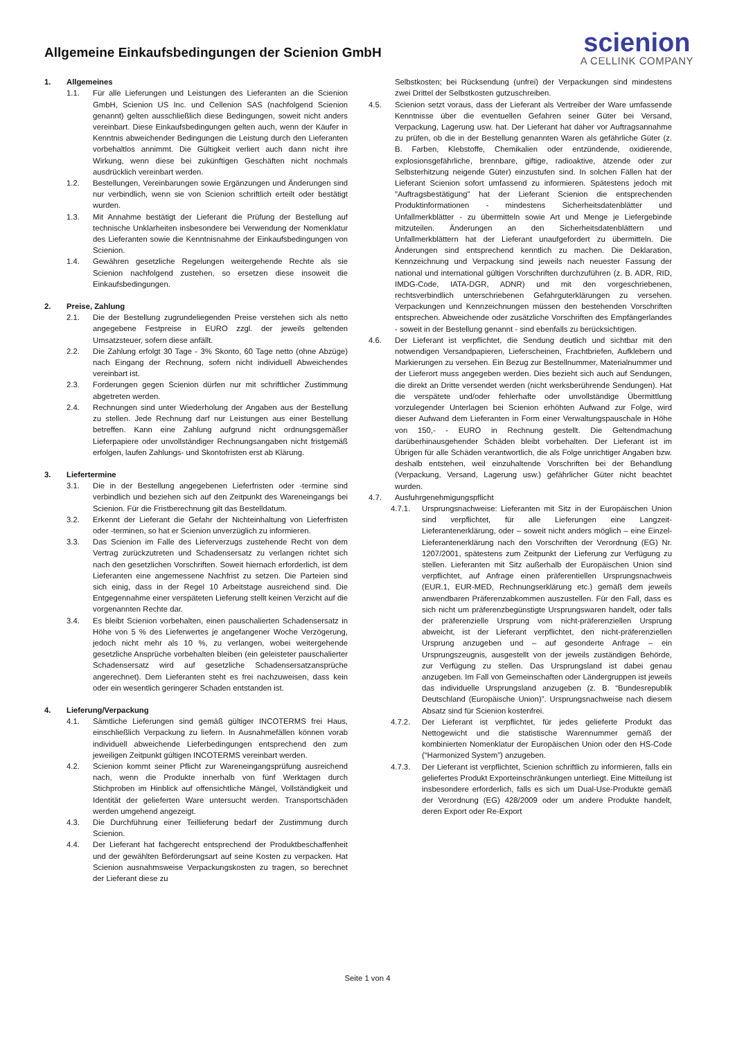Allgemeine Einkaufsbedingungen der Scienion GmbH
scienion
A CELLINK COMPANY
1. Allgemeines
1.1. Für alle Lieferungen und Leistungen des Lieferanten an die Scienion GmbH, Scienion US Inc. und Cellenion SAS (nachfolgend Scienion genannt) gelten ausschließlich diese Bedingungen, soweit nicht anders vereinbart. Diese Einkaufsbedingungen gelten auch, wenn der Käufer in Kenntnis abweichender Bedingungen die Leistung durch den Lieferanten vorbehaltlos annimmt. Die Gültigkeit verliert auch dann nicht ihre Wirkung, wenn diese bei zukünftigen Geschäften nicht nochmals ausdrücklich vereinbart werden.
1.2. Bestellungen, Vereinbarungen sowie Ergänzungen und Änderungen sind nur verbindlich, wenn sie von Scienion schriftlich erteilt oder bestätigt wurden.
1.3. Mit Annahme bestätigt der Lieferant die Prüfung der Bestellung auf technische Unklarheiten insbesondere bei Verwendung der Nomenklatur des Lieferanten sowie die Kenntnisnahme der Einkaufsbedingungen von Scienion.
1.4. Gewähren gesetzliche Regelungen weitergehende Rechte als sie Scienion nachfolgend zustehen, so ersetzen diese insoweit die Einkaufsbedingungen.
2. Preise, Zahlung
2.1. Die der Bestellung zugrundeliegenden Preise verstehen sich als netto angegebene Festpreise in EURO zzgl. der jeweils geltenden Umsatzsteuer, sofern diese anfällt.
2.2. Die Zahlung erfolgt 30 Tage - 3% Skonto, 60 Tage netto (ohne Abzüge) nach Eingang der Rechnung, sofern nicht individuell Abweichendes vereinbart ist.
2.3. Forderungen gegen Scienion dürfen nur mit schriftlicher Zustimmung abgetreten werden.
2.4. Rechnungen sind unter Wiederholung der Angaben aus der Bestellung zu stellen. Jede Rechnung darf nur Leistungen aus einer Bestellung betreffen. Kann eine Zahlung aufgrund nicht ordnungsgemäßer Lieferpapiere oder unvollständiger Rechnungsangaben nicht fristgemäß erfolgen, laufen Zahlungs- und Skontofristen erst ab Klärung.
3. Liefertermine
3.1. Die in der Bestellung angegebenen Lieferfristen oder -termine sind verbindlich und beziehen sich auf den Zeitpunkt des Wareneingangs bei Scienion. Für die Fristberechnung gilt das Bestelldatum.
3.2. Erkennt der Lieferant die Gefahr der Nichteinhaltung von Lieferfristen oder -terminen, so hat er Scienion unverzüglich zu informieren.
3.3. Das Scienion im Falle des Lieferverzugs zustehende Recht von dem Vertrag zurückzutreten und Schadensersatz zu verlangen richtet sich nach den gesetzlichen Vorschriften. Soweit hiernach erforderlich, ist dem Lieferanten eine angemessene Nachfrist zu setzen. Die Parteien sind sich einig, dass in der Regel 10 Arbeitstage ausreichend sind. Die Entgegennahme einer verspäteten Lieferung stellt keinen Verzicht auf die vorgenannten Rechte dar.
3.4. Es bleibt Scienion vorbehalten, einen pauschalierten Schadensersatz in Höhe von 5 % des Lieferwertes je angefangener Woche Verzögerung, jedoch nicht mehr als 10 %, zu verlangen, wobei weitergehende gesetzliche Ansprüche vorbehalten bleiben (ein geleisteter pauschalierter Schadensersatz wird auf gesetzliche Schadensersatzansprüche angerechnet). Dem Lieferanten steht es frei nachzuweisen, dass kein oder ein wesentlich geringerer Schaden entstanden ist.
4. Lieferung/Verpackung
4.1. Sämtliche Lieferungen sind gemäß gültiger INCOTERMS frei Haus, einschließlich Verpackung zu liefern. In Ausnahmefällen können vorab individuell abweichende Lieferbedingungen entsprechend den zum jeweiligen Zeitpunkt gültigen INCOTERMS vereinbart werden.
4.2. Scienion kommt seiner Pflicht zur Wareneingangsprüfung ausreichend nach, wenn die Produkte innerhalb von fünf Werktagen durch Stichproben im Hinblick auf offensichtliche Mängel, Vollständigkeit und Identität der gelieferten Ware untersucht werden. Transportschäden werden umgehend angezeigt.
4.3. Die Durchführung einer Teillieferung bedarf der Zustimmung durch Scienion.
4.4. Der Lieferant hat fachgerecht entsprechend der Produktbeschaffenheit und der gewählten Beförderungsart auf seine Kosten zu verpacken. Hat Scienion ausnahmsweise Verpackungskosten zu tragen, so berechnet der Lieferant diese zu
Selbstkosten; bei Rücksendung (unfrei) der Verpackungen sind mindestens zwei Drittel der Selbstkosten gutzuschreiben.
4.5. Scienion setzt voraus, dass der Lieferant als Vertreiber der Ware umfassende Kenntnisse über die eventuellen Gefahren seiner Güter bei Versand, Verpackung, Lagerung usw. hat. Der Lieferant hat daher vor Auftragsannahme zu prüfen, ob die in der Bestellung genannten Waren als gefährliche Güter (z. B. Farben, Klebstoffe, Chemikalien oder entzündende, oxidierende, explosionsgefährliche, brennbare, giftige, radioaktive, ätzende oder zur Selbsterhitzung neigende Güter) einzustufen sind. In solchen Fällen hat der Lieferant Scienion sofort umfassend zu informieren. Spätestens jedoch mit "Auftragsbestätigung" hat der Lieferant Scienion die entsprechenden Produktinformationen - mindestens Sicherheitsdatenblätter und Unfallmerkblätter - zu übermitteln sowie Art und Menge je Liefergebinde mitzuteilen. Änderungen an den Sicherheitsdatenblättern und Unfallmerkblättern hat der Lieferant unaufgefordert zu übermitteln. Die Änderungen sind entsprechend kenntlich zu machen. Die Deklaration, Kennzeichnung und Verpackung sind jeweils nach neuester Fassung der national und international gültigen Vorschriften durchzuführen (z. B. ADR, RID, IMDG-Code, IATA-DGR, ADNR) und mit den vorgeschriebenen, rechtsverbindlich unterschriebenen Gefahrguterklärungen zu versehen. Verpackungen und Kennzeichnungen müssen den bestehenden Vorschriften entsprechen. Abweichende oder zusätzliche Vorschriften des Empfängerlandes - soweit in der Bestellung genannt - sind ebenfalls zu berücksichtigen.
4.6. Der Lieferant ist verpflichtet, die Sendung deutlich und sichtbar mit den notwendigen Versandpapieren, Lieferscheinen, Frachtbriefen, Aufklebern und Markierungen zu versehen. Ein Bezug zur Bestellnummer, Materialnummer und der Lieferort muss angegeben werden. Dies bezieht sich auch auf Sendungen, die direkt an Dritte versendet werden (nicht werksberührende Sendungen). Hat die verspätete und/oder fehlerhafte oder unvollständige Übermittlung vorzulegender Unterlagen bei Scienion erhöhten Aufwand zur Folge, wird dieser Aufwand dem Lieferanten in Form einer Verwaltungspauschale in Höhe von 150,- - EURO in Rechnung gestellt. Die Geltendmachung darüberhinausgehender Schäden bleibt vorbehalten. Der Lieferant ist im Übrigen für alle Schäden verantwortlich, die als Folge unrichtiger Angaben bzw. deshalb entstehen, weil einzuhaltende Vorschriften bei der Behandlung (Verpackung, Versand, Lagerung usw.) gefährlicher Güter nicht beachtet wurden.
4.7. Ausfuhrgenehmigungspflicht
4.7.1. Ursprungsnachweise: Lieferanten mit Sitz in der Europäischen Union sind verpflichtet, für alle Lieferungen eine Langzeit-Lieferantenerklärung, oder – soweit nicht anders möglich – eine Einzel-Lieferantenerklärung nach den Vorschriften der Verordnung (EG) Nr. 1207/2001, spätestens zum Zeitpunkt der Lieferung zur Verfügung zu stellen. Lieferanten mit Sitz außerhalb der Europäischen Union sind verpflichtet, auf Anfrage einen präferentiellen Ursprungsnachweis (EUR.1, EUR-MED, Rechnungserklärung etc.) gemäß dem jeweils anwendbaren Präferenzabkommen auszustellen. Für den Fall, dass es sich nicht um präferenzbegünstigte Ursprungswaren handelt, oder falls der präferenzielle Ursprung vom nicht-präferenziellen Ursprung abweicht, ist der Lieferant verpflichtet, den nicht-präferenziellen Ursprung anzugeben und – auf gesonderte Anfrage – ein Ursprungszeugnis, ausgestellt von der jeweils zuständigen Behörde, zur Verfügung zu stellen. Das Ursprungsland ist dabei genau anzugeben. Im Fall von Gemeinschaften oder Ländergruppen ist jeweils das individuelle Ursprungsland anzugeben (z. B. “Bundesrepublik Deutschland (Europäische Union)”. Ursprungsnachweise nach diesem Absatz sind für Scienion kostenfrei.
4.7.2. Der Lieferant ist verpflichtet, für jedes gelieferte Produkt das Nettogewicht und die statistische Warennummer gemäß der kombinierten Nomenklatur der Europäischen Union oder den HS-Code (“Harmonized System”) anzugeben.
4.7.3. Der Lieferant ist verpflichtet, Scienion schriftlich zu informieren, falls ein geliefertes Produkt Exporteinschränkungen unterliegt. Eine Mitteilung ist insbesondere erforderlich, falls es sich um Dual-Use-Produkte gemäß der Verordnung (EG) 428/2009 oder um andere Produkte handelt, deren Export oder Re-Export
Seite 1 von 4